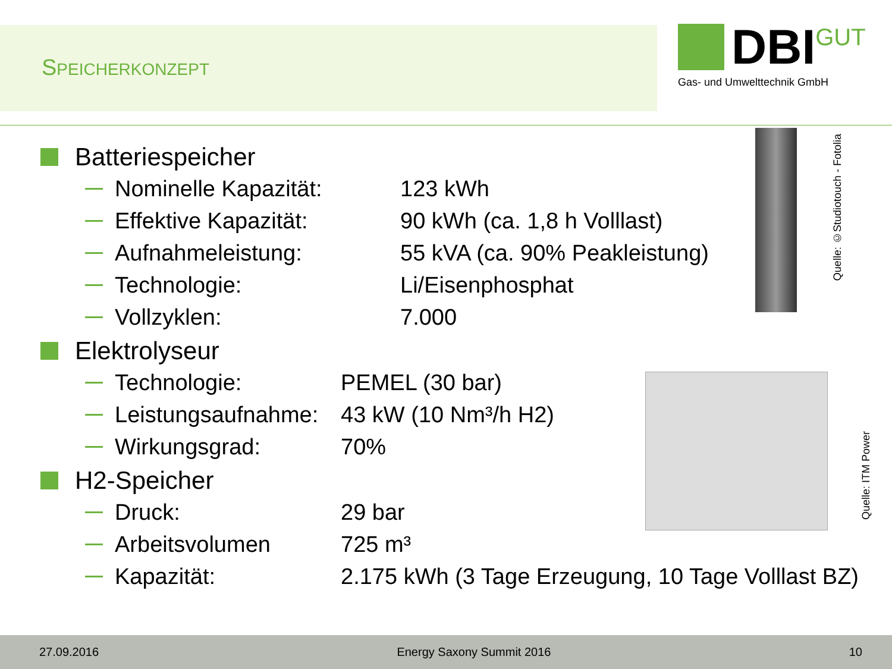SPEICHERKONZEPT
DBI GUT
Gas- und Umwelttechnik GmbH
Quelle: ©Studiotouch - Fotolia
Quelle: ITM Power
Batteriespeicher
Nominelle Kapazität: 123 kWh
Effektive Kapazität: 90 kWh (ca. 1,8 h Volllast)
Aufnahmeleistung: 55 kVA (ca. 90% Peakleistung)
Technologie: Li/Eisenphosphat
Vollzyklen: 7.000
Elektrolyseur
Technologie: PEMEL (30 bar)
Leistungsaufnahme: 43 kW (10 Nm³/h H2)
Wirkungsgrad: 70%
H2-Speicher
Druck: 29 bar
Arbeitsvolumen 725 m³
Kapazität: 2.175 kWh (3 Tage Erzeugung, 10 Tage Volllast BZ)
27.09.2016 Energy Saxony Summit 2016 10